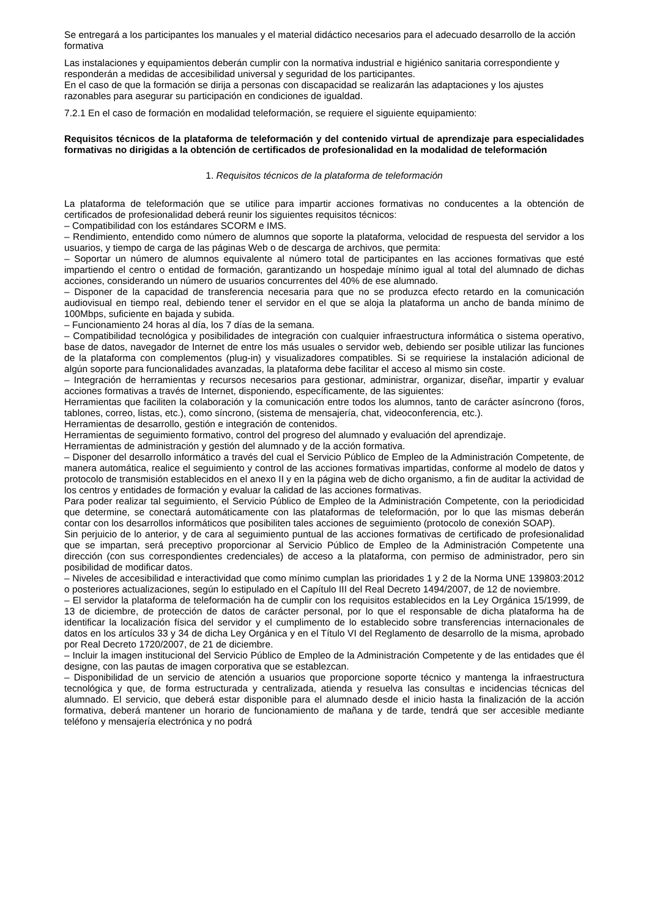Se entregará a los participantes los manuales y el material didáctico necesarios para el adecuado desarrollo de la acción formativa
Las instalaciones y equipamientos deberán cumplir con la normativa industrial e higiénico sanitaria correspondiente y responderán a medidas de accesibilidad universal y seguridad de los participantes.
En el caso de que la formación se dirija a personas con discapacidad se realizarán las adaptaciones y los ajustes razonables para asegurar su participación en condiciones de igualdad.
7.2.1 En el caso de formación en modalidad teleformación, se requiere el siguiente equipamiento:
Requisitos técnicos de la plataforma de teleformación y del contenido virtual de aprendizaje para especialidades formativas no dirigidas a la obtención de certificados de profesionalidad en la modalidad de teleformación
1. Requisitos técnicos de la plataforma de teleformación
La plataforma de teleformación que se utilice para impartir acciones formativas no conducentes a la obtención de certificados de profesionalidad deberá reunir los siguientes requisitos técnicos:
– Compatibilidad con los estándares SCORM e IMS.
– Rendimiento, entendido como número de alumnos que soporte la plataforma, velocidad de respuesta del servidor a los usuarios, y tiempo de carga de las páginas Web o de descarga de archivos, que permita:
– Soportar un número de alumnos equivalente al número total de participantes en las acciones formativas que esté impartiendo el centro o entidad de formación, garantizando un hospedaje mínimo igual al total del alumnado de dichas acciones, considerando un número de usuarios concurrentes del 40% de ese alumnado.
– Disponer de la capacidad de transferencia necesaria para que no se produzca efecto retardo en la comunicación audiovisual en tiempo real, debiendo tener el servidor en el que se aloja la plataforma un ancho de banda mínimo de 100Mbps, suficiente en bajada y subida.
– Funcionamiento 24 horas al día, los 7 días de la semana.
– Compatibilidad tecnológica y posibilidades de integración con cualquier infraestructura informática o sistema operativo, base de datos, navegador de Internet de entre los más usuales o servidor web, debiendo ser posible utilizar las funciones de la plataforma con complementos (plug-in) y visualizadores compatibles. Si se requiriese la instalación adicional de algún soporte para funcionalidades avanzadas, la plataforma debe facilitar el acceso al mismo sin coste.
– Integración de herramientas y recursos necesarios para gestionar, administrar, organizar, diseñar, impartir y evaluar acciones formativas a través de Internet, disponiendo, específicamente, de las siguientes:
Herramientas que faciliten la colaboración y la comunicación entre todos los alumnos, tanto de carácter asíncrono (foros, tablones, correo, listas, etc.), como síncrono, (sistema de mensajería, chat, videoconferencia, etc.).
Herramientas de desarrollo, gestión e integración de contenidos.
Herramientas de seguimiento formativo, control del progreso del alumnado y evaluación del aprendizaje.
Herramientas de administración y gestión del alumnado y de la acción formativa.
– Disponer del desarrollo informático a través del cual el Servicio Público de Empleo de la Administración Competente, de manera automática, realice el seguimiento y control de las acciones formativas impartidas, conforme al modelo de datos y protocolo de transmisión establecidos en el anexo II y en la página web de dicho organismo, a fin de auditar la actividad de los centros y entidades de formación y evaluar la calidad de las acciones formativas.
Para poder realizar tal seguimiento, el Servicio Público de Empleo de la Administración Competente, con la periodicidad que determine, se conectará automáticamente con las plataformas de teleformación, por lo que las mismas deberán contar con los desarrollos informáticos que posibiliten tales acciones de seguimiento (protocolo de conexión SOAP).
Sin perjuicio de lo anterior, y de cara al seguimiento puntual de las acciones formativas de certificado de profesionalidad que se impartan, será preceptivo proporcionar al Servicio Público de Empleo de la Administración Competente una dirección (con sus correspondientes credenciales) de acceso a la plataforma, con permiso de administrador, pero sin posibilidad de modificar datos.
– Niveles de accesibilidad e interactividad que como mínimo cumplan las prioridades 1 y 2 de la Norma UNE 139803:2012 o posteriores actualizaciones, según lo estipulado en el Capítulo III del Real Decreto 1494/2007, de 12 de noviembre.
– El servidor la plataforma de teleformación ha de cumplir con los requisitos establecidos en la Ley Orgánica 15/1999, de 13 de diciembre, de protección de datos de carácter personal, por lo que el responsable de dicha plataforma ha de identificar la localización física del servidor y el cumplimento de lo establecido sobre transferencias internacionales de datos en los artículos 33 y 34 de dicha Ley Orgánica y en el Título VI del Reglamento de desarrollo de la misma, aprobado por Real Decreto 1720/2007, de 21 de diciembre.
– Incluir la imagen institucional del Servicio Público de Empleo de la Administración Competente y de las entidades que él designe, con las pautas de imagen corporativa que se establezcan.
– Disponibilidad de un servicio de atención a usuarios que proporcione soporte técnico y mantenga la infraestructura tecnológica y que, de forma estructurada y centralizada, atienda y resuelva las consultas e incidencias técnicas del alumnado. El servicio, que deberá estar disponible para el alumnado desde el inicio hasta la finalización de la acción formativa, deberá mantener un horario de funcionamiento de mañana y de tarde, tendrá que ser accesible mediante teléfono y mensajería electrónica y no podrá